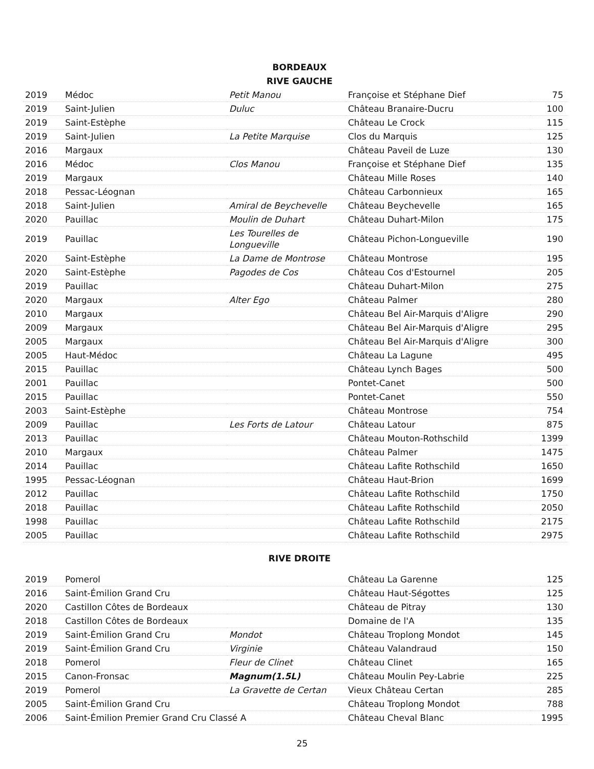BORDEAUX
RIVE GAUCHE
| 2019 | Médoc | Petit Manou | Françoise et Stéphane Dief | 75 |
| 2019 | Saint-Julien | Duluc | Château Branaire-Ducru | 100 |
| 2019 | Saint-Estèphe | | Château Le Crock | 115 |
| 2019 | Saint-Julien | La Petite Marquise | Clos du Marquis | 125 |
| 2016 | Margaux | | Château Paveil de Luze | 130 |
| 2016 | Médoc | Clos Manou | Françoise et Stéphane Dief | 135 |
| 2019 | Margaux | | Château Mille Roses | 140 |
| 2018 | Pessac-Léognan | | Château Carbonnieux | 165 |
| 2018 | Saint-Julien | Amiral de Beychevelle | Château Beychevelle | 165 |
| 2020 | Pauillac | Moulin de Duhart | Château Duhart-Milon | 175 |
| 2019 | Pauillac | Les Tourelles de Longueville | Château Pichon-Longueville | 190 |
| 2020 | Saint-Estèphe | La Dame de Montrose | Château Montrose | 195 |
| 2020 | Saint-Estèphe | Pagodes de Cos | Château Cos d'Estournel | 205 |
| 2019 | Pauillac | | Château Duhart-Milon | 275 |
| 2020 | Margaux | Alter Ego | Château Palmer | 280 |
| 2010 | Margaux | | Château Bel Air-Marquis d'Aligre | 290 |
| 2009 | Margaux | | Château Bel Air-Marquis d'Aligre | 295 |
| 2005 | Margaux | | Château Bel Air-Marquis d'Aligre | 300 |
| 2005 | Haut-Médoc | | Château La Lagune | 495 |
| 2015 | Pauillac | | Château Lynch Bages | 500 |
| 2001 | Pauillac | | Pontet-Canet | 500 |
| 2015 | Pauillac | | Pontet-Canet | 550 |
| 2003 | Saint-Estèphe | | Château Montrose | 754 |
| 2009 | Pauillac | Les Forts de Latour | Château Latour | 875 |
| 2013 | Pauillac | | Château Mouton-Rothschild | 1399 |
| 2010 | Margaux | | Château Palmer | 1475 |
| 2014 | Pauillac | | Château Lafite Rothschild | 1650 |
| 1995 | Pessac-Léognan | | Château Haut-Brion | 1699 |
| 2012 | Pauillac | | Château Lafite Rothschild | 1750 |
| 2018 | Pauillac | | Château Lafite Rothschild | 2050 |
| 1998 | Pauillac | | Château Lafite Rothschild | 2175 |
| 2005 | Pauillac | | Château Lafite Rothschild | 2975 |
RIVE DROITE
| 2019 | Pomerol | | Château La Garenne | 125 |
| 2016 | Saint-Émilion Grand Cru | | Château Haut-Ségottes | 125 |
| 2020 | Castillon Côtes de Bordeaux | | Château de Pitray | 130 |
| 2018 | Castillon Côtes de Bordeaux | | Domaine de l'A | 135 |
| 2019 | Saint-Émilion Grand Cru | Mondot | Château Troplong Mondot | 145 |
| 2019 | Saint-Émilion Grand Cru | Virginie | Château Valandraud | 150 |
| 2018 | Pomerol | Fleur de Clinet | Château Clinet | 165 |
| 2015 | Canon-Fronsac | Magnum(1.5L) | Château Moulin Pey-Labrie | 225 |
| 2019 | Pomerol | La Gravette de Certan | Vieux Château Certan | 285 |
| 2005 | Saint-Émilion Grand Cru | | Château Troplong Mondot | 788 |
| 2006 | Saint-Émilion Premier Grand Cru Classé A | | Château Cheval Blanc | 1995 |
25